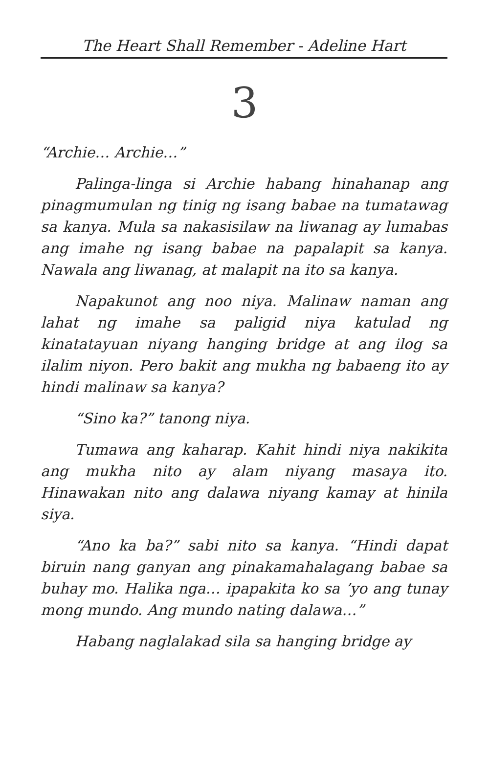The Heart Shall Remember - Adeline Hart
3
“Archie… Archie…”
Palinga-linga si Archie habang hinahanap ang pinagmumulan ng tinig ng isang babae na tumatawag sa kanya. Mula sa nakasisilaw na liwanag ay lumabas ang imahe ng isang babae na papalapit sa kanya. Nawala ang liwanag, at malapit na ito sa kanya.
Napakunot ang noo niya. Malinaw naman ang lahat ng imahe sa paligid niya katulad ng kinatatayuan niyang hanging bridge at ang ilog sa ilalim niyon. Pero bakit ang mukha ng babaeng ito ay hindi malinaw sa kanya?
“Sino ka?” tanong niya.
Tumawa ang kaharap. Kahit hindi niya nakikita ang mukha nito ay alam niyang masaya ito. Hinawakan nito ang dalawa niyang kamay at hinila siya.
“Ano ka ba?” sabi nito sa kanya. “Hindi dapat biruin nang ganyan ang pinakamahalagang babae sa buhay mo. Halika nga… ipapakita ko sa ’yo ang tunay mong mundo. Ang mundo nating dalawa…”
Habang naglalakad sila sa hanging bridge ay